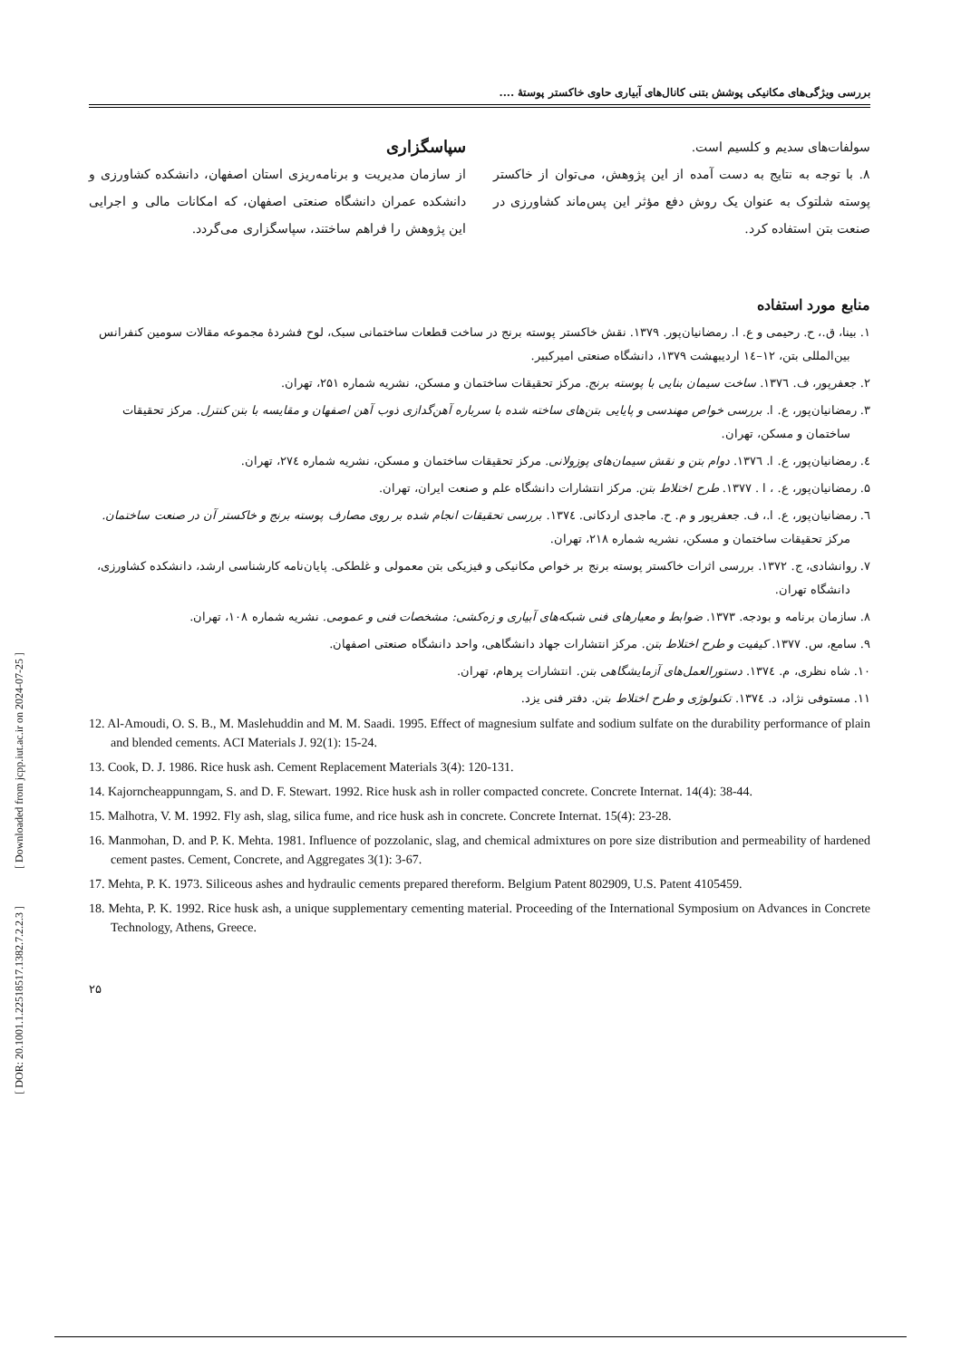بررسی ویژگی‌های مکانیکی پوشش بتنی کانال‌های آبیاری حاوی خاکستر پوستهٔ ....
سولفات‌های سدیم و کلسیم است.
۸. با توجه به نتایج به دست آمده از این پژوهش، می‌توان از خاکستر پوسته شلتوک به عنوان یک روش دفع مؤثر این پس‌ماند کشاورزی در صنعت بتن استفاده کرد.
سپاسگزاری
از سازمان مدیریت و برنامه‌ریزی استان اصفهان، دانشکده کشاورزی و دانشکده عمران دانشگاه صنعتی اصفهان، که امکانات مالی و اجرایی این پژوهش را فراهم ساختند، سپاسگزاری می‌گردد.
منابع مورد استفاده
۱. بینا، ق.، ح. رحیمی و ع. ا. رمضانیان‌پور. ۱۳۷۹. نقش خاکستر پوسته برنج در ساخت قطعات ساختمانی سبک، لوح فشردهٔ مجموعه مقالات سومین کنفرانس بین‌المللی بتن، ۱۲–۱٤ اردیبهشت ۱۳۷۹، دانشگاه صنعتی امیرکبیر.
۲. جعفرپور، ف. ۱۳۷٦. ساخت سیمان بنایی با پوسته برنج. مرکز تحقیقات ساختمان و مسکن، نشریه شماره ۲۵۱، تهران.
۳. رمضانیان‌پور، ع. ا. بررسی خواص مهندسی و پایایی بتن‌های ساخته شده با سرباره آهن‌گدازی ذوب آهن اصفهان و مقایسه با بتن کنترل. مرکز تحقیقات ساختمان و مسکن، تهران.
٤. رمضانیان‌پور، ع. ا. ۱۳۷٦. دوام بتن و نقش سیمان‌های پوزولانی. مرکز تحقیقات ساختمان و مسکن، نشریه شماره ۲۷٤، تهران.
۵. رمضانیان‌پور، ع. ، ا . ۱۳۷۷. طرح اختلاط بتن. مرکز انتشارات دانشگاه علم و صنعت ایران، تهران.
٦. رمضانیان‌پور، ع. ا.، ف. جعفرپور و م. ح. ماجدی اردکانی. ۱۳۷٤. بررسی تحقیقات انجام شده بر روی مصارف پوسته برنج و خاکستر آن در صنعت ساختمان. مرکز تحقیقات ساختمان و مسکن، نشریه شماره ۲۱۸، تهران.
۷. روانشادی، ج. ۱۳۷۲. بررسی اثرات خاکستر پوسته برنج بر خواص مکانیکی و فیزیکی بتن معمولی و غلطکی. پایان‌نامه کارشناسی ارشد، دانشکده کشاورزی، دانشگاه تهران.
۸. سازمان برنامه و بودجه. ۱۳۷۳. ضوابط و معیارهای فنی شبکه‌های آبیاری و زه‌کشی: مشخصات فنی و عمومی. نشریه شماره ۱۰۸، تهران.
۹. سامع، س. ۱۳۷۷. کیفیت و طرح اختلاط بتن. مرکز انتشارات جهاد دانشگاهی، واحد دانشگاه صنعتی اصفهان.
۱۰. شاه نظری، م. ۱۳۷٤. دستورالعمل‌های آزمایشگاهی بتن. انتشارات پرهام، تهران.
۱۱. مستوفی نژاد، د. ۱۳۷٤. تکنولوژی و طرح اختلاط بتن. دفتر فنی یزد.
12. Al-Amoudi, O. S. B., M. Maslehuddin and M. M. Saadi. 1995. Effect of magnesium sulfate and sodium sulfate on the durability performance of plain and blended cements. ACI Materials J. 92(1): 15-24.
13. Cook, D. J. 1986. Rice husk ash. Cement Replacement Materials 3(4): 120-131.
14. Kajorncheappunngam, S. and D. F. Stewart. 1992. Rice husk ash in roller compacted concrete. Concrete Internat. 14(4): 38-44.
15. Malhotra, V. M. 1992. Fly ash, slag, silica fume, and rice husk ash in concrete. Concrete Internat. 15(4): 23-28.
16. Manmohan, D. and P. K. Mehta. 1981. Influence of pozzolanic, slag, and chemical admixtures on pore size distribution and permeability of hardened cement pastes. Cement, Concrete, and Aggregates 3(1): 3-67.
17. Mehta, P. K. 1973. Siliceous ashes and hydraulic cements prepared thereform. Belgium Patent 802909, U.S. Patent 4105459.
18. Mehta, P. K. 1992. Rice husk ash, a unique supplementary cementing material. Proceeding of the International Symposium on Advances in Concrete Technology, Athens, Greece.
۲۵
[ Downloaded from jcpp.iut.ac.ir on 2024-07-25 ]
[ DOR: 20.1001.1.22518517.1382.7.2.2.3 ]